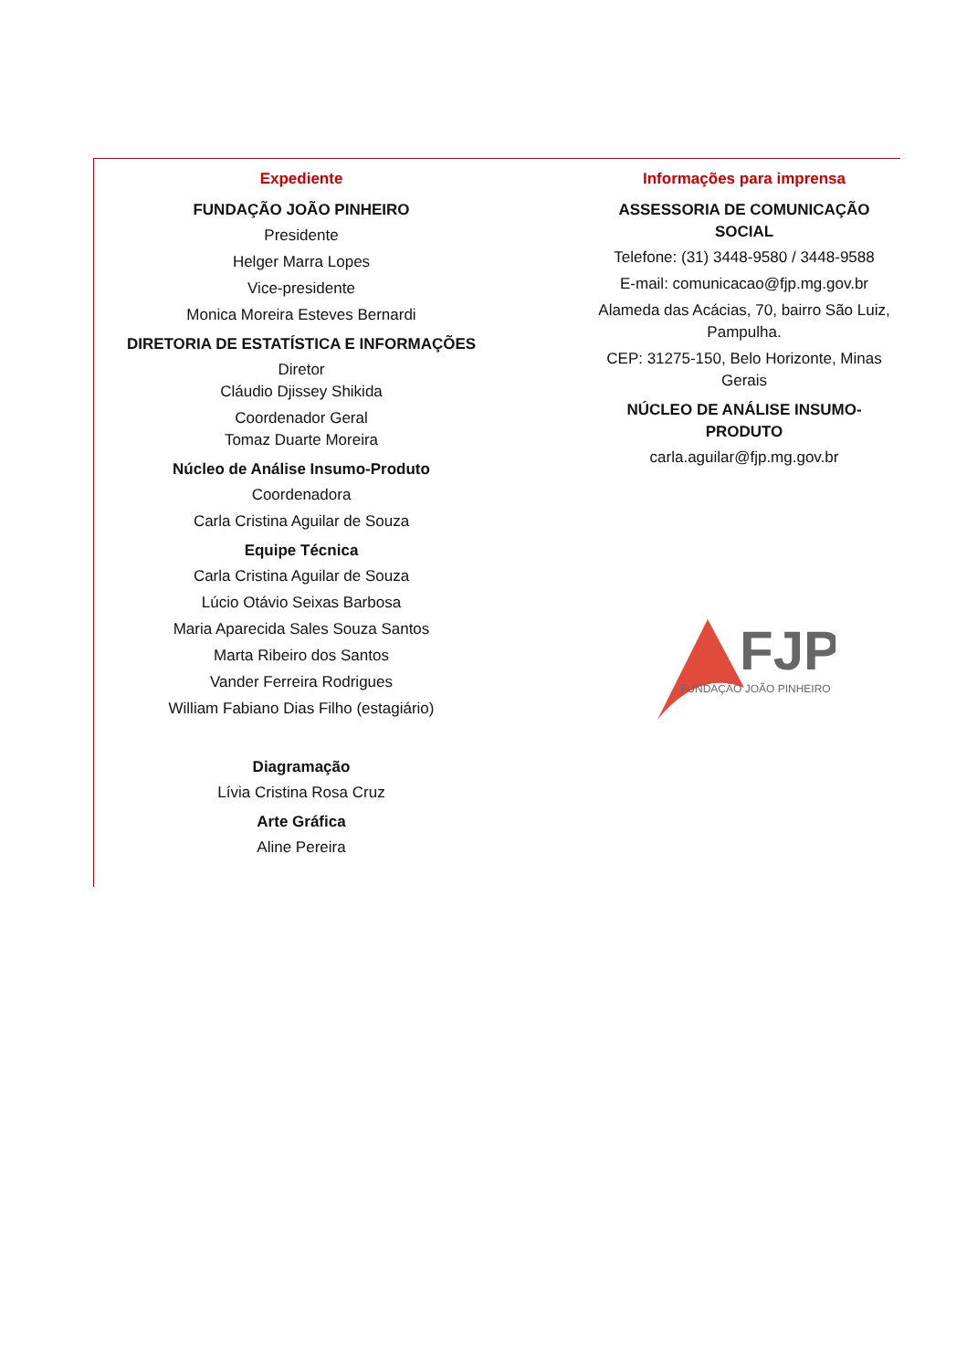Expediente
FUNDAÇÃO JOÃO PINHEIRO
Presidente
Helger Marra Lopes
Vice-presidente
Monica Moreira Esteves Bernardi
DIRETORIA DE ESTATÍSTICA E INFORMAÇÕES
Diretor
Cláudio Djissey Shikida
Coordenador Geral
Tomaz Duarte Moreira
Núcleo de Análise Insumo-Produto
Coordenadora
Carla Cristina Aguilar de Souza
Equipe Técnica
Carla Cristina Aguilar de Souza
Lúcio Otávio Seixas Barbosa
Maria Aparecida Sales Souza Santos
Marta Ribeiro dos Santos
Vander Ferreira Rodrigues
William Fabiano Dias Filho (estagiário)
Diagramação
Lívia Cristina Rosa Cruz
Arte Gráfica
Aline Pereira
Informações para imprensa
ASSESSORIA DE COMUNICAÇÃO SOCIAL
Telefone: (31) 3448-9580 / 3448-9588
E-mail: comunicacao@fjp.mg.gov.br
Alameda das Acácias, 70, bairro São Luiz, Pampulha.
CEP: 31275-150, Belo Horizonte, Minas Gerais
NÚCLEO DE ANÁLISE INSUMO-PRODUTO
carla.aguilar@fjp.mg.gov.br
FJP
FUNDAÇÃO JOÃO PINHEIRO